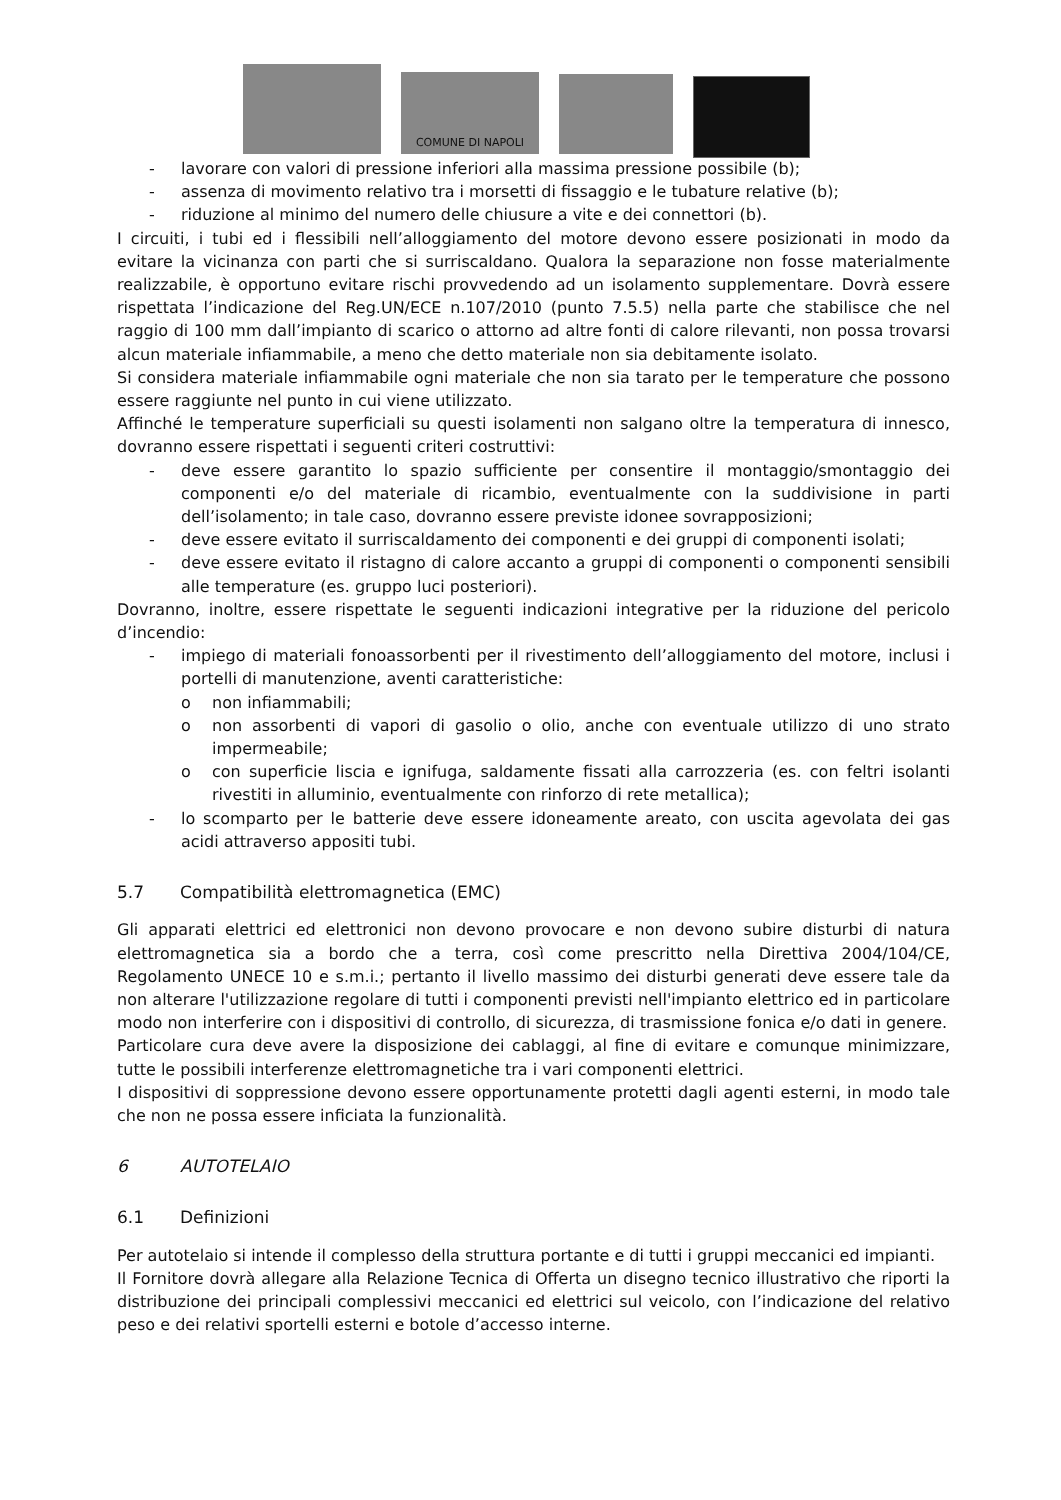COMUNE DI NAPOLI
- lavorare con valori di pressione inferiori alla massima pressione possibile (b);
- assenza di movimento relativo tra i morsetti di fissaggio e le tubature relative (b);
- riduzione al minimo del numero delle chiusure a vite e dei connettori (b).
I circuiti, i tubi ed i flessibili nell’alloggiamento del motore devono essere posizionati in modo da evitare la vicinanza con parti che si surriscaldano. Qualora la separazione non fosse materialmente realizzabile, è opportuno evitare rischi provvedendo ad un isolamento supplementare. Dovrà essere rispettata l’indicazione del Reg.UN/ECE n.107/2010 (punto 7.5.5) nella parte che stabilisce che nel raggio di 100 mm dall’impianto di scarico o attorno ad altre fonti di calore rilevanti, non possa trovarsi alcun materiale infiammabile, a meno che detto materiale non sia debitamente isolato.
Si considera materiale infiammabile ogni materiale che non sia tarato per le temperature che possono essere raggiunte nel punto in cui viene utilizzato.
Affinché le temperature superficiali su questi isolamenti non salgano oltre la temperatura di innesco, dovranno essere rispettati i seguenti criteri costruttivi:
- deve essere garantito lo spazio sufficiente per consentire il montaggio/smontaggio dei componenti e/o del materiale di ricambio, eventualmente con la suddivisione in parti dell’isolamento; in tale caso, dovranno essere previste idonee sovrapposizioni;
- deve essere evitato il surriscaldamento dei componenti e dei gruppi di componenti isolati;
- deve essere evitato il ristagno di calore accanto a gruppi di componenti o componenti sensibili alle temperature (es. gruppo luci posteriori).
Dovranno, inoltre, essere rispettate le seguenti indicazioni integrative per la riduzione del pericolo d’incendio:
- impiego di materiali fonoassorbenti per il rivestimento dell’alloggiamento del motore, inclusi i portelli di manutenzione, aventi caratteristiche:
o non infiammabili;
o non assorbenti di vapori di gasolio o olio, anche con eventuale utilizzo di uno strato impermeabile;
o con superficie liscia e ignifuga, saldamente fissati alla carrozzeria (es. con feltri isolanti rivestiti in alluminio, eventualmente con rinforzo di rete metallica);
- lo scomparto per le batterie deve essere idoneamente areato, con uscita agevolata dei gas acidi attraverso appositi tubi.
5.7 Compatibilità elettromagnetica (EMC)
Gli apparati elettrici ed elettronici non devono provocare e non devono subire disturbi di natura elettromagnetica sia a bordo che a terra, così come prescritto nella Direttiva 2004/104/CE, Regolamento UNECE 10 e s.m.i.; pertanto il livello massimo dei disturbi generati deve essere tale da non alterare l'utilizzazione regolare di tutti i componenti previsti nell'impianto elettrico ed in particolare modo non interferire con i dispositivi di controllo, di sicurezza, di trasmissione fonica e/o dati in genere.
Particolare cura deve avere la disposizione dei cablaggi, al fine di evitare e comunque minimizzare, tutte le possibili interferenze elettromagnetiche tra i vari componenti elettrici.
I dispositivi di soppressione devono essere opportunamente protetti dagli agenti esterni, in modo tale che non ne possa essere inficiata la funzionalità.
6 AUTOTELAIO
6.1 Definizioni
Per autotelaio si intende il complesso della struttura portante e di tutti i gruppi meccanici ed impianti.
Il Fornitore dovrà allegare alla Relazione Tecnica di Offerta un disegno tecnico illustrativo che riporti la distribuzione dei principali complessivi meccanici ed elettrici sul veicolo, con l’indicazione del relativo peso e dei relativi sportelli esterni e botole d’accesso interne.